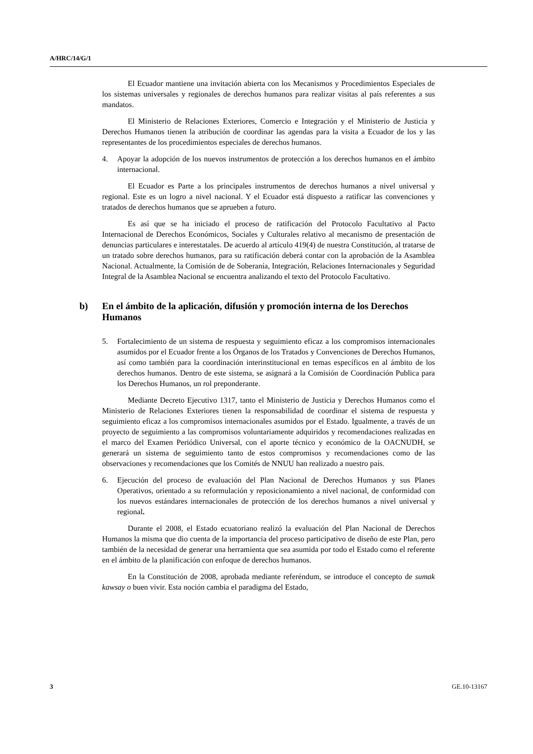A/HRC/14/G/1
El Ecuador mantiene una invitación abierta con los Mecanismos y Procedimientos Especiales de los sistemas universales y regionales de derechos humanos para realizar visitas al país referentes a sus mandatos.
El Ministerio de Relaciones Exteriores, Comercio e Integración y el Ministerio de Justicia y Derechos Humanos tienen la atribución de coordinar las agendas para la visita a Ecuador de los y las representantes de los procedimientos especiales de derechos humanos.
4. Apoyar la adopción de los nuevos instrumentos de protección a los derechos humanos en el ámbito internacional.
El Ecuador es Parte a los principales instrumentos de derechos humanos a nivel universal y regional. Este es un logro a nivel nacional. Y el Ecuador está dispuesto a ratificar las convenciones y tratados de derechos humanos que se aprueben a futuro.
Es así que se ha iniciado el proceso de ratificación del Protocolo Facultativo al Pacto Internacional de Derechos Económicos, Sociales y Culturales relativo al mecanismo de presentación de denuncias particulares e interestatales. De acuerdo al artículo 419(4) de nuestra Constitución, al tratarse de un tratado sobre derechos humanos, para su ratificación deberá contar con la aprobación de la Asamblea Nacional. Actualmente, la Comisión de de Soberanía, Integración, Relaciones Internacionales y Seguridad Integral de la Asamblea Nacional se encuentra analizando el texto del Protocolo Facultativo.
b) En el ámbito de la aplicación, difusión y promoción interna de los Derechos Humanos
5. Fortalecimiento de un sistema de respuesta y seguimiento eficaz a los compromisos internacionales asumidos por el Ecuador frente a los Órganos de los Tratados y Convenciones de Derechos Humanos, así como también para la coordinación interinstitucional en temas específicos en al ámbito de los derechos humanos. Dentro de este sistema, se asignará a la Comisión de Coordinación Publica para los Derechos Humanos, un rol preponderante.
Mediante Decreto Ejecutivo 1317, tanto el Ministerio de Justicia y Derechos Humanos como el Ministerio de Relaciones Exteriores tienen la responsabilidad de coordinar el sistema de respuesta y seguimiento eficaz a los compromisos internacionales asumidos por el Estado. Igualmente, a través de un proyecto de seguimiento a las compromisos voluntariamente adquiridos y recomendaciones realizadas en el marco del Examen Periódico Universal, con el aporte técnico y económico de la OACNUDH, se generará un sistema de seguimiento tanto de estos compromisos y recomendaciones como de las observaciones y recomendaciones que los Comités de NNUU han realizado a nuestro país.
6. Ejecución del proceso de evaluación del Plan Nacional de Derechos Humanos y sus Planes Operativos, orientado a su reformulación y reposicionamiento a nivel nacional, de conformidad con los nuevos estándares internacionales de protección de los derechos humanos a nivel universal y regional.
Durante el 2008, el Estado ecuatoriano realizó la evaluación del Plan Nacional de Derechos Humanos la misma que dio cuenta de la importancia del proceso participativo de diseño de este Plan, pero también de la necesidad de generar una herramienta que sea asumida por todo el Estado como el referente en el ámbito de la planificación con enfoque de derechos humanos.
En la Constitución de 2008, aprobada mediante referéndum, se introduce el concepto de sumak kawsay o buen vivir. Esta noción cambia el paradigma del Estado,
3 GE.10-13167